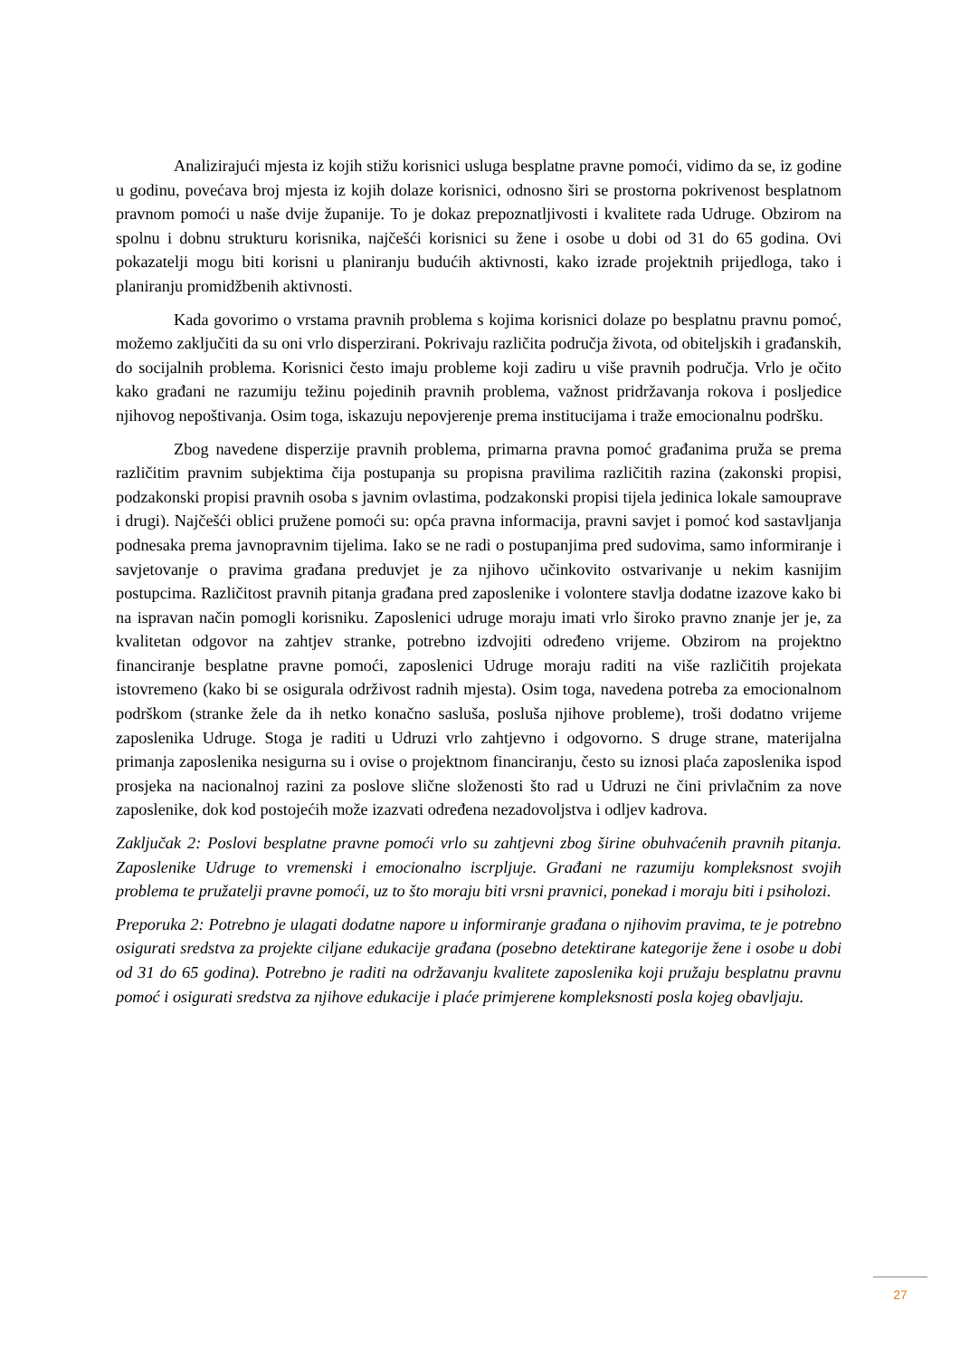Analizirajući mjesta iz kojih stižu korisnici usluga besplatne pravne pomoći, vidimo da se, iz godine u godinu, povećava broj mjesta iz kojih dolaze korisnici, odnosno širi se prostorna pokrivenost besplatnom pravnom pomoći u naše dvije županije. To je dokaz prepoznatljivosti i kvalitete rada Udruge. Obzirom na spolnu i dobnu strukturu korisnika, najčešći korisnici su žene i osobe u dobi od 31 do 65 godina. Ovi pokazatelji mogu biti korisni u planiranju budućih aktivnosti, kako izrade projektnih prijedloga, tako i planiranju promidžbenih aktivnosti.
Kada govorimo o vrstama pravnih problema s kojima korisnici dolaze po besplatnu pravnu pomoć, možemo zaključiti da su oni vrlo disperzirani. Pokrivaju različita područja života, od obiteljskih i građanskih, do socijalnih problema. Korisnici često imaju probleme koji zadiru u više pravnih područja. Vrlo je očito kako građani ne razumiju težinu pojedinih pravnih problema, važnost pridržavanja rokova i posljedice njihovog nepoštivanja. Osim toga, iskazuju nepovjerenje prema institucijama i traže emocionalnu podršku.
Zbog navedene disperzije pravnih problema, primarna pravna pomoć građanima pruža se prema različitim pravnim subjektima čija postupanja su propisna pravilima različitih razina (zakonski propisi, podzakonski propisi pravnih osoba s javnim ovlastima, podzakonski propisi tijela jedinica lokale samouprave i drugi). Najčešći oblici pružene pomoći su: opća pravna informacija, pravni savjet i pomoć kod sastavljanja podnesaka prema javnopravnim tijelima. Iako se ne radi o postupanjima pred sudovima, samo informiranje i savjetovanje o pravima građana preduvjet je za njihovo učinkovito ostvarivanje u nekim kasnijim postupcima. Različitost pravnih pitanja građana pred zaposlenike i volontere stavlja dodatne izazove kako bi na ispravan način pomogli korisniku. Zaposlenici udruge moraju imati vrlo široko pravno znanje jer je, za kvalitetan odgovor na zahtjev stranke, potrebno izdvojiti određeno vrijeme. Obzirom na projektno financiranje besplatne pravne pomoći, zaposlenici Udruge moraju raditi na više različitih projekata istovremeno (kako bi se osigurala održivost radnih mjesta). Osim toga, navedena potreba za emocionalnom podrškom (stranke žele da ih netko konačno sasluša, posluša njihove probleme), troši dodatno vrijeme zaposlenika Udruge. Stoga je raditi u Udruzi vrlo zahtjevno i odgovorno. S druge strane, materijalna primanja zaposlenika nesigurna su i ovise o projektnom financiranju, često su iznosi plaća zaposlenika ispod prosjeka na nacionalnoj razini za poslove slične složenosti što rad u Udruzi ne čini privlačnim za nove zaposlenike, dok kod postojećih može izazvati određena nezadovoljstva i odljev kadrova.
Zaključak 2: Poslovi besplatne pravne pomoći vrlo su zahtjevni zbog širine obuhvaćenih pravnih pitanja. Zaposlenike Udruge to vremenski i emocionalno iscrpljuje. Građani ne razumiju kompleksnost svojih problema te pružatelji pravne pomoći, uz to što moraju biti vrsni pravnici, ponekad i moraju biti i psiholozi.
Preporuka 2: Potrebno je ulagati dodatne napore u informiranje građana o njihovim pravima, te je potrebno osigurati sredstva za projekte ciljane edukacije građana (posebno detektirane kategorije žene i osobe u dobi od 31 do 65 godina). Potrebno je raditi na održavanju kvalitete zaposlenika koji pružaju besplatnu pravnu pomoć i osigurati sredstva za njihove edukacije i plaće primjerene kompleksnosti posla kojeg obavljaju.
27